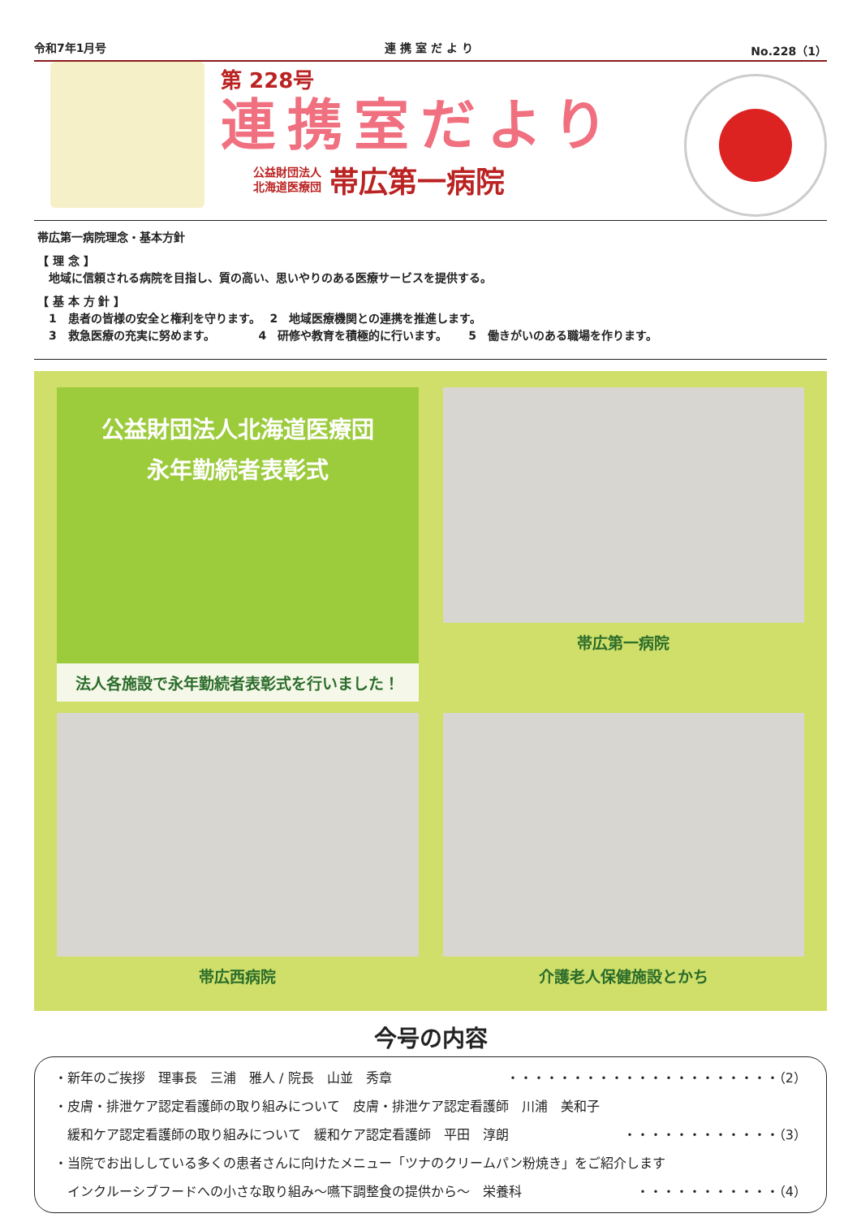令和7年1月号 連 携 室 だ よ り No.228（1）
第 228号
連携室だより
公益財団法人
北海道医療団 帯広第一病院
帯広第一病院理念・基本方針
【 理 念 】
　地域に信頼される病院を目指し、質の高い、思いやりのある医療サービスを提供する。
【 基 本 方 針 】
　1　患者の皆様の安全と権利を守ります。　 2　地域医療機関との連携を推進します。
　3　救急医療の充実に努めます。　　　　 4　研修や教育を積極的に行います。　　 5　働きがいのある職場を作ります。
公益財団法人北海道医療団
永年勤続者表彰式
法人各施設で永年勤続者表彰式を行いました！
帯広第一病院
帯広西病院
介護老人保健施設とかち
今号の内容
・新年のご挨拶　理事長　三浦　雅人 / 院長　山並　秀章 ・・・・・・・・・・・・・・・・・・・・・（2）
・皮膚・排泄ケア認定看護師の取り組みについて　皮膚・排泄ケア認定看護師　川浦　美和子
　緩和ケア認定看護師の取り組みについて　緩和ケア認定看護師　平田　淳朗 ・・・・・・・・・・・・（3）
・当院でお出ししている多くの患者さんに向けたメニュー「ツナのクリームパン粉焼き」をご紹介します
　インクルーシブフードへの小さな取り組み～嚥下調整食の提供から～　栄養科 ・・・・・・・・・・・（4）